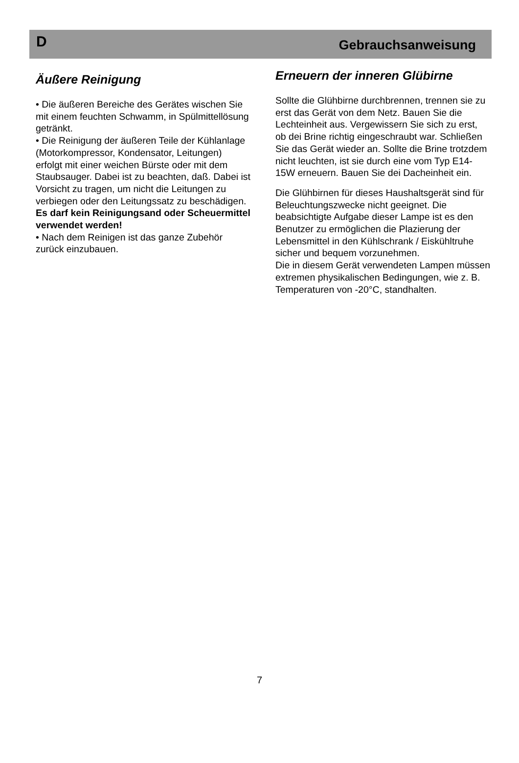D Gebrauchsanweisung
Äußere Reinigung
• Die äußeren Bereiche des Gerätes wischen Sie mit einem feuchten Schwamm, in Spülmittellösung getränkt.
• Die Reinigung der äußeren Teile der Kühlanlage (Motorkompressor, Kondensator, Leitungen) erfolgt mit einer weichen Bürste oder mit dem Staubsauger. Dabei ist zu beachten, daß. Dabei ist Vorsicht zu tragen, um nicht die Leitungen zu verbiegen oder den Leitungssatz zu beschädigen.
Es darf kein Reinigungsand oder Scheuermittel verwendet werden!
• Nach dem Reinigen ist das ganze Zubehör zurück einzubauen.
Erneuern der inneren Glübirne
Sollte die Glühbirne durchbrennen, trennen sie zu erst das Gerät von dem Netz. Bauen Sie die Lechteinheit aus. Vergewissern Sie sich zu erst, ob dei Brine richtig eingeschraubt war. Schließen Sie das Gerät wieder an. Sollte die Brine trotzdem nicht leuchten, ist sie durch eine vom Typ E14-15W erneuern. Bauen Sie dei Dacheinheit ein.
Die Glühbirnen für dieses Haushaltsgerät sind für Beleuchtungszwecke nicht geeignet. Die beabsichtigte Aufgabe dieser Lampe ist es den Benutzer zu ermöglichen die Plazierung der Lebensmittel in den Kühlschrank / Eiskühltruhe sicher und bequem vorzunehmen.
Die in diesem Gerät verwendeten Lampen müssen extremen physikalischen Bedingungen, wie z. B. Temperaturen von -20°C, standhalten.
7